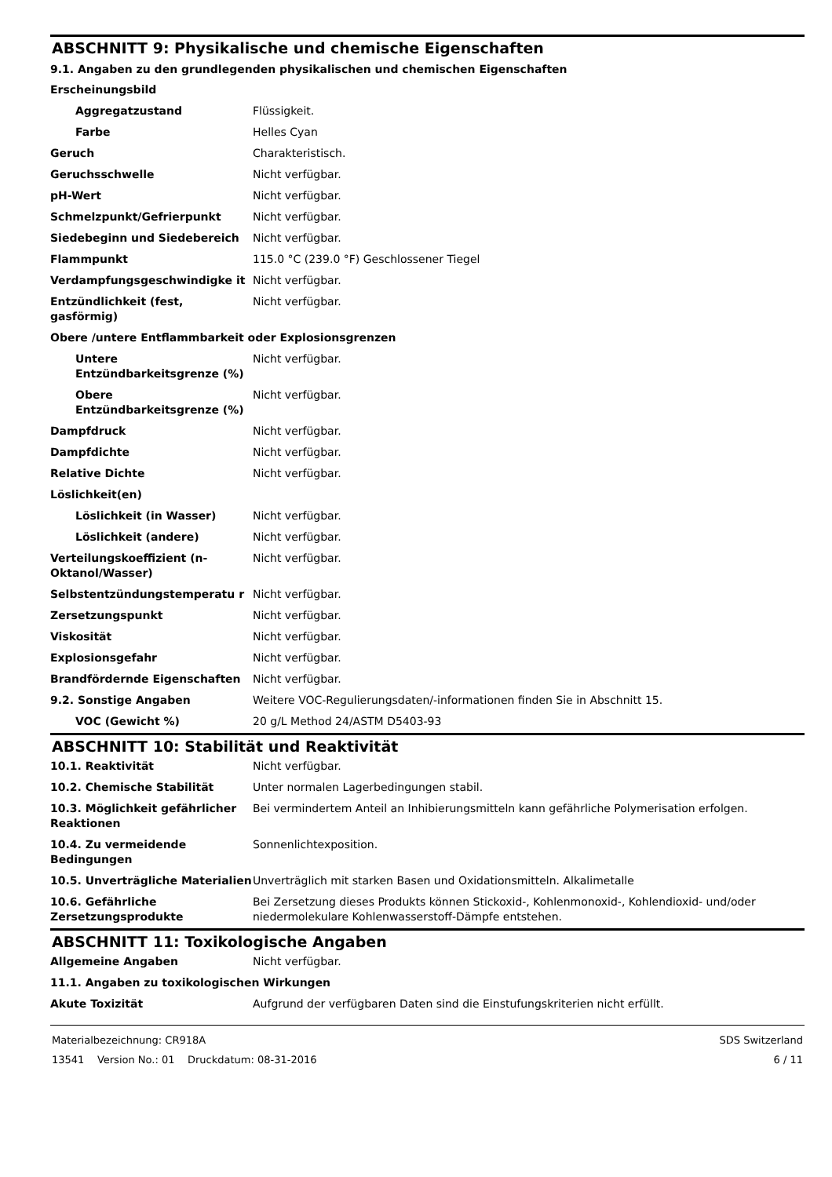ABSCHNITT 9: Physikalische und chemische Eigenschaften
9.1. Angaben zu den grundlegenden physikalischen und chemischen Eigenschaften
| Erscheinungsbild | |
| Aggregatzustand | Flüssigkeit. |
| Farbe | Helles Cyan |
| Geruch | Charakteristisch. |
| Geruchsschwelle | Nicht verfügbar. |
| pH-Wert | Nicht verfügbar. |
| Schmelzpunkt/Gefrierpunkt | Nicht verfügbar. |
| Siedebeginn und Siedebereich | Nicht verfügbar. |
| Flammpunkt | 115.0 °C (239.0 °F) Geschlossener Tiegel |
| Verdampfungsgeschwindigke it | Nicht verfügbar. |
| Entzündlichkeit (fest, gasförmig) | Nicht verfügbar. |
| Obere /untere Entflammbarkeit oder Explosionsgrenzen | |
| Untere Entzündbarkeitsgrenze (%) | Nicht verfügbar. |
| Obere Entzündbarkeitsgrenze (%) | Nicht verfügbar. |
| Dampfdruck | Nicht verfügbar. |
| Dampfdichte | Nicht verfügbar. |
| Relative Dichte | Nicht verfügbar. |
| Löslichkeit(en) | |
| Löslichkeit (in Wasser) | Nicht verfügbar. |
| Löslichkeit (andere) | Nicht verfügbar. |
| Verteilungskoeffizient (n-Oktanol/Wasser) | Nicht verfügbar. |
| Selbstentzündungstemperatu r | Nicht verfügbar. |
| Zersetzungspunkt | Nicht verfügbar. |
| Viskosität | Nicht verfügbar. |
| Explosionsgefahr | Nicht verfügbar. |
| Brandfördernde Eigenschaften | Nicht verfügbar. |
| 9.2. Sonstige Angaben | Weitere VOC-Regulierungsdaten/-informationen finden Sie in Abschnitt 15. |
| VOC (Gewicht %) | 20 g/L Method 24/ASTM D5403-93 |
ABSCHNITT 10: Stabilität und Reaktivität
| 10.1. Reaktivität | Nicht verfügbar. |
| 10.2. Chemische Stabilität | Unter normalen Lagerbedingungen stabil. |
| 10.3. Möglichkeit gefährlicher Reaktionen | Bei vermindertem Anteil an Inhibierungsmitteln kann gefährliche Polymerisation erfolgen. |
| 10.4. Zu vermeidende Bedingungen | Sonnenlichtexposition. |
| 10.5. Unverträgliche Materialien | Unverträglich mit starken Basen und Oxidationsmitteln. Alkalimetalle |
| 10.6. Gefährliche Zersetzungsprodukte | Bei Zersetzung dieses Produkts können Stickoxid-, Kohlenmonoxid-, Kohlendioxid- und/oder niedermolekulare Kohlenwasserstoff-Dämpfe entstehen. |
ABSCHNITT 11: Toxikologische Angaben
| Allgemeine Angaben | Nicht verfügbar. |
| 11.1. Angaben zu toxikologischen Wirkungen | |
| Akute Toxizität | Aufgrund der verfügbaren Daten sind die Einstufungskriterien nicht erfüllt. |
Materialbezeichnung: CR918A
13541 Version No.: 01 Druckdatum: 08-31-2016
SDS Switzerland
6 / 11